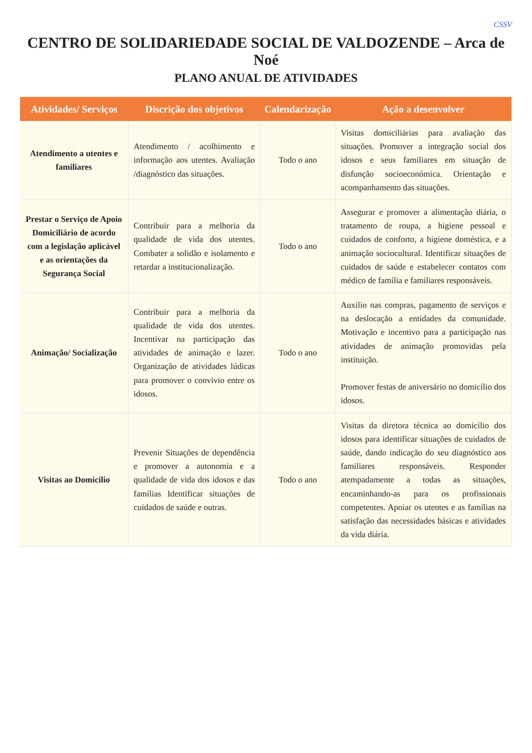CSSV
CENTRO DE SOLIDARIEDADE SOCIAL DE VALDOZENDE – Arca de Noé
PLANO ANUAL DE ATIVIDADES
| Atividades/ Serviços | Discrição dos objetivos | Calendarização | Ação a desenvolver |
| --- | --- | --- | --- |
| Atendimento a utentes e familiares | Atendimento / acolhimento e informação aos utentes. Avaliação /diagnóstico das situações. | Todo o ano | Visitas domiciliárias para avaliação das situações. Promover a integração social dos idosos e seus familiares em situação de disfunção socioeconómica. Orientação e acompanhamento das situações. |
| Prestar o Serviço de Apoio Domiciliário de acordo com a legislação aplicável e as orientações da Segurança Social | Contribuir para a melhoria da qualidade de vida dos utentes. Combater a solidão e isolamento e retardar a institucionalização. | Todo o ano | Assegurar e promover a alimentação diária, o tratamento de roupa, a higiene pessoal e cuidados de conforto, a higiene doméstica, e a animação sociocultural. Identificar situações de cuidados de saúde e estabelecer contatos com médico de família e familiares responsáveis. |
| Animação/ Socialização | Contribuir para a melhoria da qualidade de vida dos utentes. Incentivar na participação das atividades de animação e lazer. Organização de atividades lúdicas para promover o convívio entre os idosos. | Todo o ano | Auxilio nas compras, pagamento de serviços e na deslocação a entidades da comunidade. Motivação e incentivo para a participação nas atividades de animação promovidas pela instituição. Promover festas de aniversário no domicílio dos idosos. |
| Visitas ao Domicilio | Prevenir Situações de dependência e promover a autonomia e a qualidade de vida dos idosos e das famílias Identificar situações de cuidados de saúde e outras. | Todo o ano | Visitas da diretora técnica ao domicílio dos idosos para identificar situações de cuidados de saúde, dando indicação do seu diagnóstico aos familiares responsáveis. Responder atempadamente a todas as situações, encaminhando-as para os profissionais competentes. Apoiar os utentes e as famílias na satisfação das necessidades básicas e atividades da vida diária. |